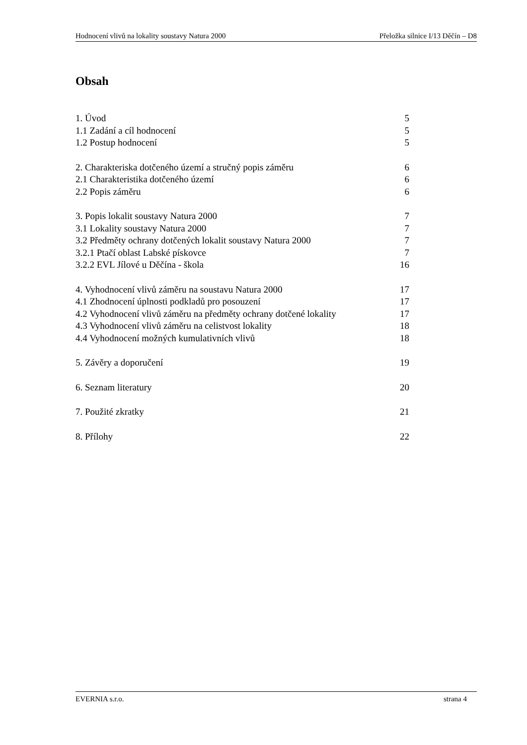Hodnocení vlivů na lokality soustavy Natura 2000 Přeložka silnice I/13 Děčín – D8
Obsah
1. Úvod 5
1.1 Zadání a cíl hodnocení 5
1.2 Postup hodnocení 5
2. Charakteriska dotčeného území a stručný popis záměru 6
2.1 Charakteristika dotčeného území 6
2.2 Popis záměru 6
3. Popis lokalit soustavy Natura 2000 7
3.1 Lokality soustavy Natura 2000 7
3.2 Předměty ochrany dotčených lokalit soustavy Natura 2000 7
3.2.1 Ptačí oblast Labské pískovce 7
3.2.2 EVL Jílové u Děčína - škola 16
4. Vyhodnocení vlivů záměru na soustavu Natura 2000 17
4.1 Zhodnocení úplnosti podkladů pro posouzení 17
4.2 Vyhodnocení vlivů záměru na předměty ochrany dotčené lokality 17
4.3 Vyhodnocení vlivů záměru na celistvost lokality 18
4.4 Vyhodnocení možných kumulativních vlivů 18
5. Závěry a doporučení 19
6. Seznam literatury 20
7. Použité zkratky 21
8. Přílohy 22
EVERNIA s.r.o. strana 4